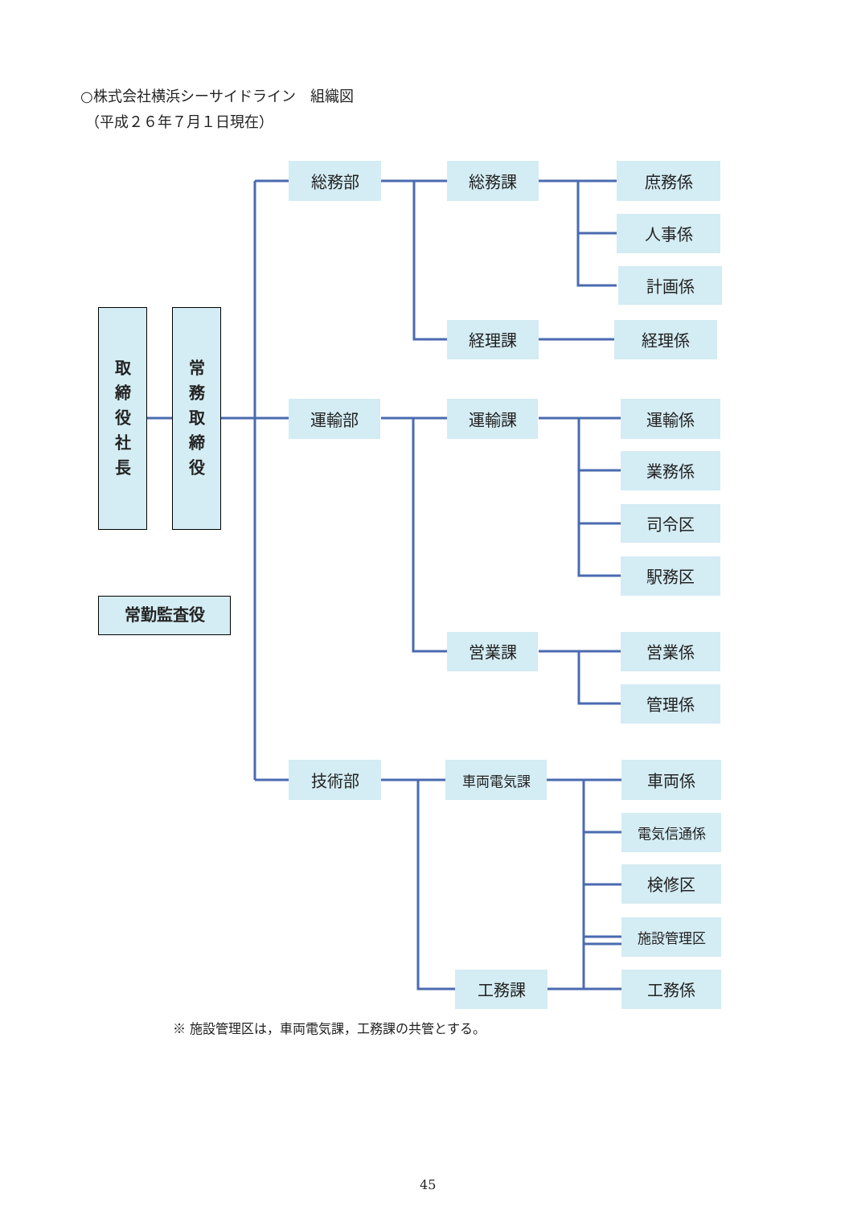○株式会社横浜シーサイドライン　組織図
（平成２６年７月１日現在）
取
締
役
社
長
常
務
取
締
役
常勤監査役
総務部
総務課
庶務係
人事係
計画係
経理課
経理係
運輸部
運輸課
運輸係
業務係
司令区
駅務区
営業課
営業係
管理係
技術部
車両電気課
車両係
電気信通係
検修区
施設管理区
工務課
工務係
※ 施設管理区は，車両電気課，工務課の共管とする。
45